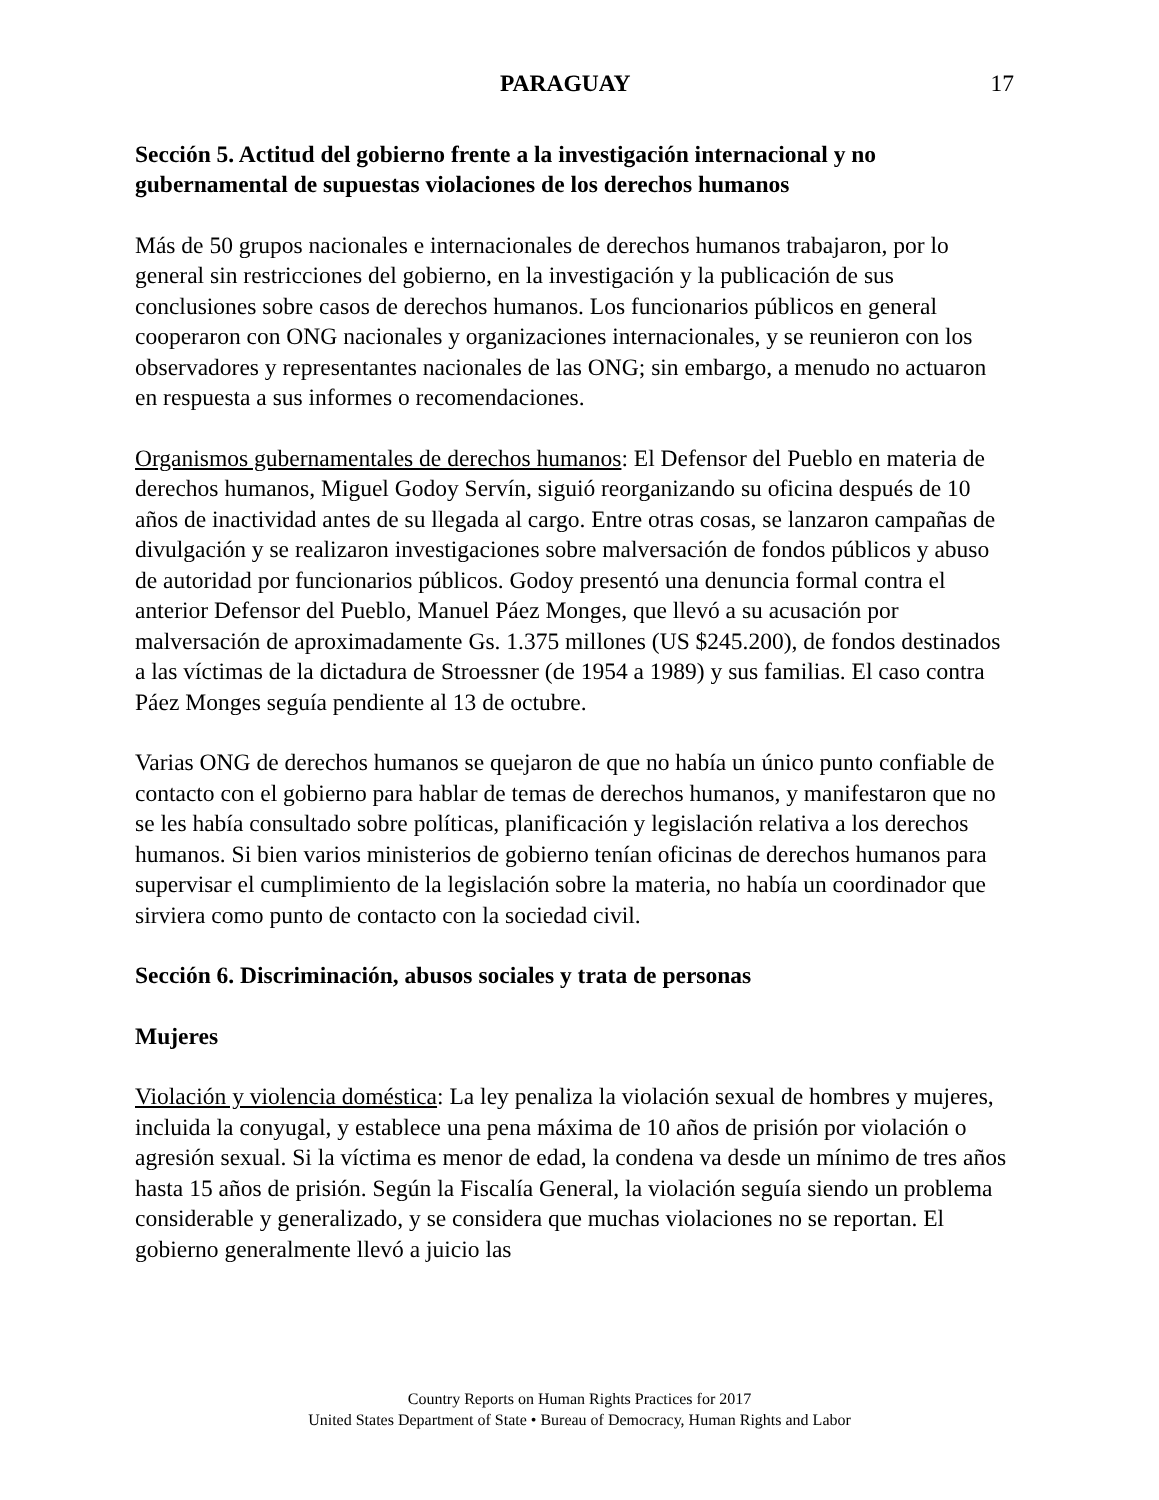PARAGUAY 17
Sección 5. Actitud del gobierno frente a la investigación internacional y no gubernamental de supuestas violaciones de los derechos humanos
Más de 50 grupos nacionales e internacionales de derechos humanos trabajaron, por lo general sin restricciones del gobierno, en la investigación y la publicación de sus conclusiones sobre casos de derechos humanos. Los funcionarios públicos en general cooperaron con ONG nacionales y organizaciones internacionales, y se reunieron con los observadores y representantes nacionales de las ONG; sin embargo, a menudo no actuaron en respuesta a sus informes o recomendaciones.
Organismos gubernamentales de derechos humanos: El Defensor del Pueblo en materia de derechos humanos, Miguel Godoy Servín, siguió reorganizando su oficina después de 10 años de inactividad antes de su llegada al cargo. Entre otras cosas, se lanzaron campañas de divulgación y se realizaron investigaciones sobre malversación de fondos públicos y abuso de autoridad por funcionarios públicos. Godoy presentó una denuncia formal contra el anterior Defensor del Pueblo, Manuel Páez Monges, que llevó a su acusación por malversación de aproximadamente Gs. 1.375 millones (US $245.200), de fondos destinados a las víctimas de la dictadura de Stroessner (de 1954 a 1989) y sus familias. El caso contra Páez Monges seguía pendiente al 13 de octubre.
Varias ONG de derechos humanos se quejaron de que no había un único punto confiable de contacto con el gobierno para hablar de temas de derechos humanos, y manifestaron que no se les había consultado sobre políticas, planificación y legislación relativa a los derechos humanos. Si bien varios ministerios de gobierno tenían oficinas de derechos humanos para supervisar el cumplimiento de la legislación sobre la materia, no había un coordinador que sirviera como punto de contacto con la sociedad civil.
Sección 6. Discriminación, abusos sociales y trata de personas
Mujeres
Violación y violencia doméstica: La ley penaliza la violación sexual de hombres y mujeres, incluida la conyugal, y establece una pena máxima de 10 años de prisión por violación o agresión sexual. Si la víctima es menor de edad, la condena va desde un mínimo de tres años hasta 15 años de prisión. Según la Fiscalía General, la violación seguía siendo un problema considerable y generalizado, y se considera que muchas violaciones no se reportan. El gobierno generalmente llevó a juicio las
Country Reports on Human Rights Practices for 2017
United States Department of State • Bureau of Democracy, Human Rights and Labor